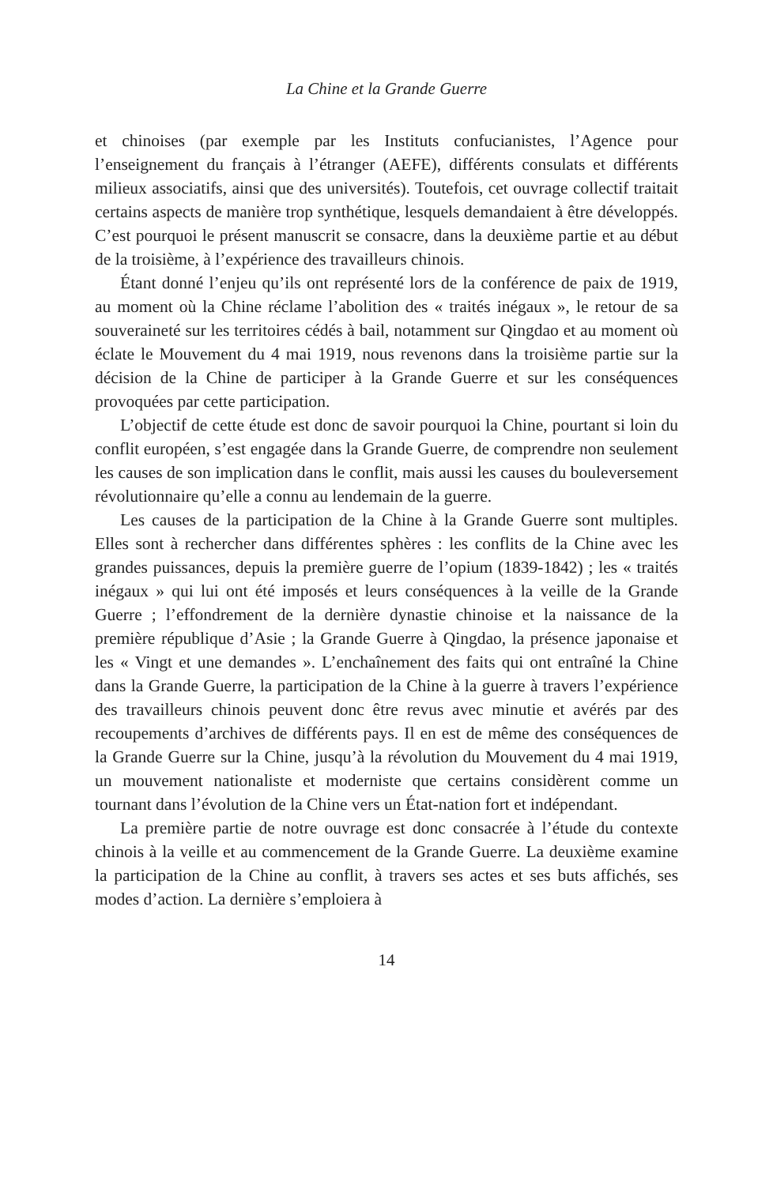La Chine et la Grande Guerre
et chinoises (par exemple par les Instituts confucianistes, l’Agence pour l’enseignement du français à l’étranger (AEFE), différents consulats et différents milieux associatifs, ainsi que des universités). Toutefois, cet ouvrage collectif traitait certains aspects de manière trop synthétique, lesquels demandaient à être développés. C’est pourquoi le présent manuscrit se consacre, dans la deuxième partie et au début de la troisième, à l’expérience des travailleurs chinois.
Étant donné l’enjeu qu’ils ont représenté lors de la conférence de paix de 1919, au moment où la Chine réclame l’abolition des « traités inégaux », le retour de sa souveraineté sur les territoires cédés à bail, notamment sur Qingdao et au moment où éclate le Mouvement du 4 mai 1919, nous revenons dans la troisième partie sur la décision de la Chine de participer à la Grande Guerre et sur les conséquences provoquées par cette participation.
L’objectif de cette étude est donc de savoir pourquoi la Chine, pourtant si loin du conflit européen, s’est engagée dans la Grande Guerre, de comprendre non seulement les causes de son implication dans le conflit, mais aussi les causes du bouleversement révolutionnaire qu’elle a connu au lendemain de la guerre.
Les causes de la participation de la Chine à la Grande Guerre sont multiples. Elles sont à rechercher dans différentes sphères : les conflits de la Chine avec les grandes puissances, depuis la première guerre de l’opium (1839-1842) ; les « traités inégaux » qui lui ont été imposés et leurs conséquences à la veille de la Grande Guerre ; l’effondrement de la dernière dynastie chinoise et la naissance de la première république d’Asie ; la Grande Guerre à Qingdao, la présence japonaise et les « Vingt et une demandes ». L’enchaînement des faits qui ont entraîné la Chine dans la Grande Guerre, la participation de la Chine à la guerre à travers l’expérience des travailleurs chinois peuvent donc être revus avec minutie et avérés par des recoupements d’archives de différents pays. Il en est de même des conséquences de la Grande Guerre sur la Chine, jusqu’à la révolution du Mouvement du 4 mai 1919, un mouvement nationaliste et moderniste que certains considèrent comme un tournant dans l’évolution de la Chine vers un État-nation fort et indépendant.
La première partie de notre ouvrage est donc consacrée à l’étude du contexte chinois à la veille et au commencement de la Grande Guerre. La deuxième examine la participation de la Chine au conflit, à travers ses actes et ses buts affichés, ses modes d’action. La dernière s’emploiera à
14